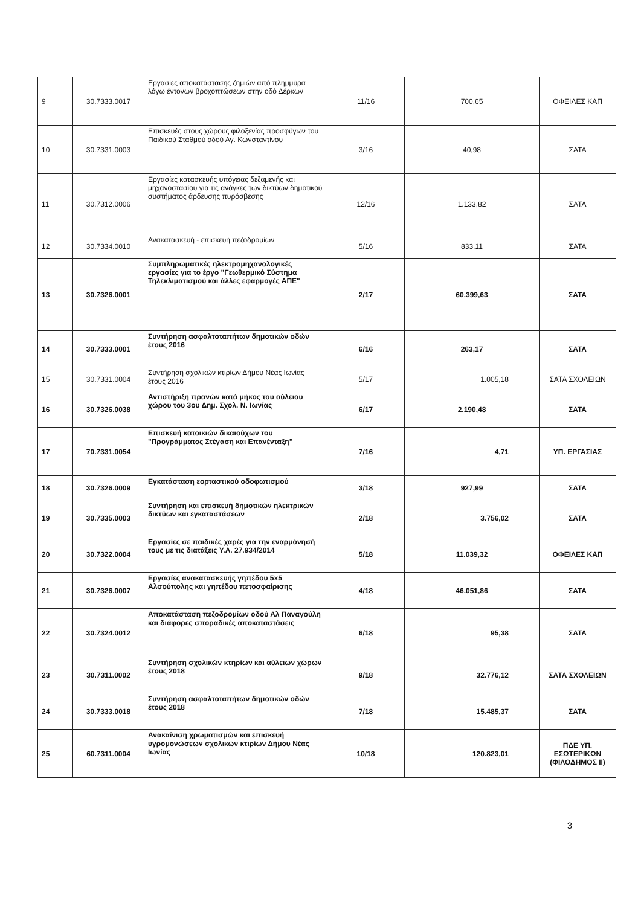| 9 | 30.7333.0017 | Εργασίες αποκατάστασης ζημιών από πλημμύρα λόγω έντονων βροχοπτώσεων στην οδό Δέρκων | 11/16 | 700,65 | ΟΦΕΙΛΕΣ ΚΑΠ |
| 10 | 30.7331.0003 | Επισκευές στους χώρους φιλοξενίας προσφύγων του Παιδικού Σταθμού οδού Αγ. Κωνσταντίνου | 3/16 | 40,98 | ΣΑΤΑ |
| 11 | 30.7312.0006 | Εργασίες κατασκευής υπόγειας δεξαμενής και μηχανοστασίου για τις ανάγκες των δικτύων δημοτικού συστήματος άρδευσης πυρόσβεσης | 12/16 | 1.133,82 | ΣΑΤΑ |
| 12 | 30.7334.0010 | Ανακατασκευή - επισκευή πεζοδρομίων | 5/16 | 833,11 | ΣΑΤΑ |
| 13 | 30.7326.0001 | Συμπληρωματικές ηλεκτρομηχανολογικές εργασίες για το έργο "Γεωθερμικό Σύστημα Τηλεκλιματισμού και άλλες εφαρμογές ΑΠΕ" | 2/17 | 60.399,63 | ΣΑΤΑ |
| 14 | 30.7333.0001 | Συντήρηση ασφαλτοταπήτων δημοτικών οδών έτους 2016 | 6/16 | 263,17 | ΣΑΤΑ |
| 15 | 30.7331.0004 | Συντήρηση σχολικών κτιρίων Δήμου Νέας Ιωνίας έτους 2016 | 5/17 | 1.005,18 | ΣΑΤΑ ΣΧΟΛΕΙΩΝ |
| 16 | 30.7326.0038 | Αντιστήριξη πρανών κατά μήκος του αύλειου χώρου του 3ου Δημ. Σχολ. Ν. Ιωνίας | 6/17 | 2.190,48 | ΣΑΤΑ |
| 17 | 70.7331.0054 | Επισκευή κατοικιών δικαιούχων του "Προγράμματος Στέγαση και Επανένταξη" | 7/16 | 4,71 | ΥΠ. ΕΡΓΑΣΙΑΣ |
| 18 | 30.7326.0009 | Εγκατάσταση εορταστικού οδοφωτισμού | 3/18 | 927,99 | ΣΑΤΑ |
| 19 | 30.7335.0003 | Συντήρηση και επισκευή δημοτικών ηλεκτρικών δικτύων και εγκαταστάσεων | 2/18 | 3.756,02 | ΣΑΤΑ |
| 20 | 30.7322.0004 | Εργασίες σε παιδικές χαρές για την εναρμόνησή τους με τις διατάξεις Υ.Α. 27.934/2014 | 5/18 | 11.039,32 | ΟΦΕΙΛΕΣ ΚΑΠ |
| 21 | 30.7326.0007 | Εργασίες ανακατασκευής γηπέδου 5x5 Αλσούπολης και γηπέδου πετοσφαίρισης | 4/18 | 46.051,86 | ΣΑΤΑ |
| 22 | 30.7324.0012 | Αποκατάσταση πεζοδρομίων οδού Αλ Παναγούλη και διάφορες σποραδικές αποκαταστάσεις | 6/18 | 95,38 | ΣΑΤΑ |
| 23 | 30.7311.0002 | Συντήρηση σχολικών κτηρίων και αύλειων χώρων έτους 2018 | 9/18 | 32.776,12 | ΣΑΤΑ ΣΧΟΛΕΙΩΝ |
| 24 | 30.7333.0018 | Συντήρηση ασφαλτοταπήτων δημοτικών οδών έτους 2018 | 7/18 | 15.485,37 | ΣΑΤΑ |
| 25 | 60.7311.0004 | Ανακαίνιση χρωματισμών και επισκευή υγρομονώσεων σχολικών κτιρίων Δήμου Νέας Ιωνίας | 10/18 | 120.823,01 | ΠΔΕ ΥΠ. ΕΣΩΤΕΡΙΚΩΝ (ΦΙΛΟΔΗΜΟΣ II) |
3